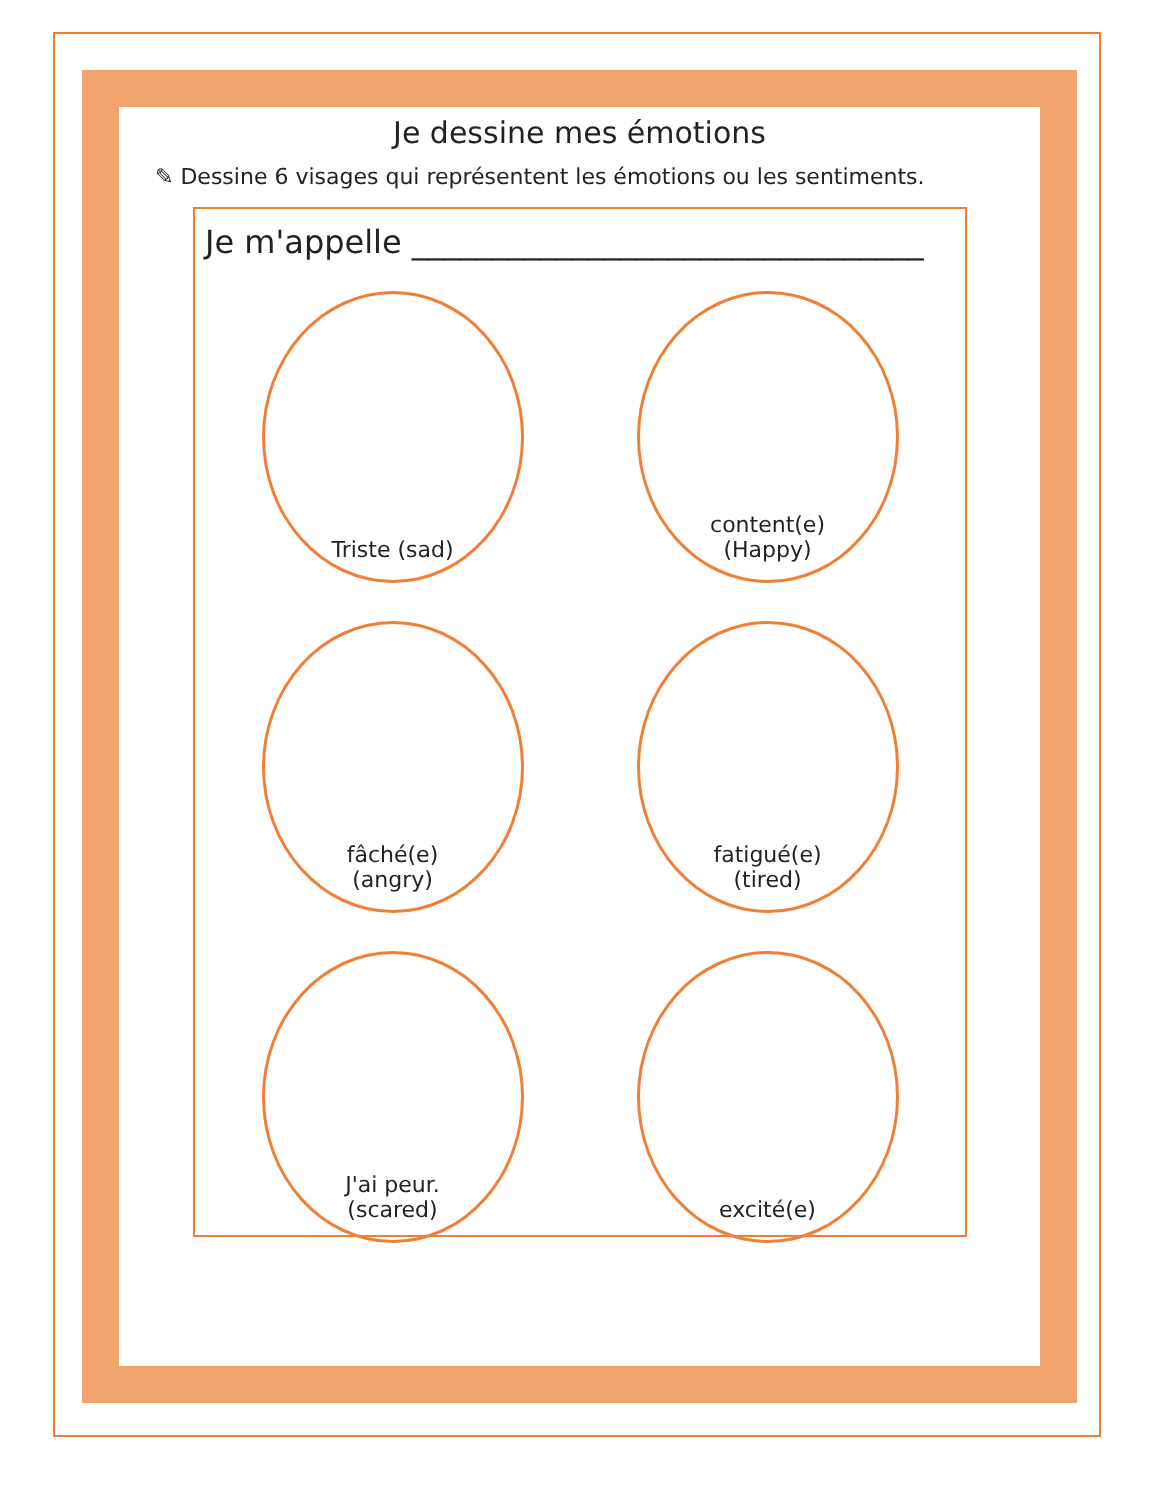Je dessine mes émotions
✎ Dessine 6 visages qui représentent les émotions ou les sentiments.
Je m'appelle ________________________________
Triste (sad)
content(e)
(Happy)
fâché(e)
(angry)
fatigué(e)
(tired)
J'ai peur.
(scared)
excité(e)